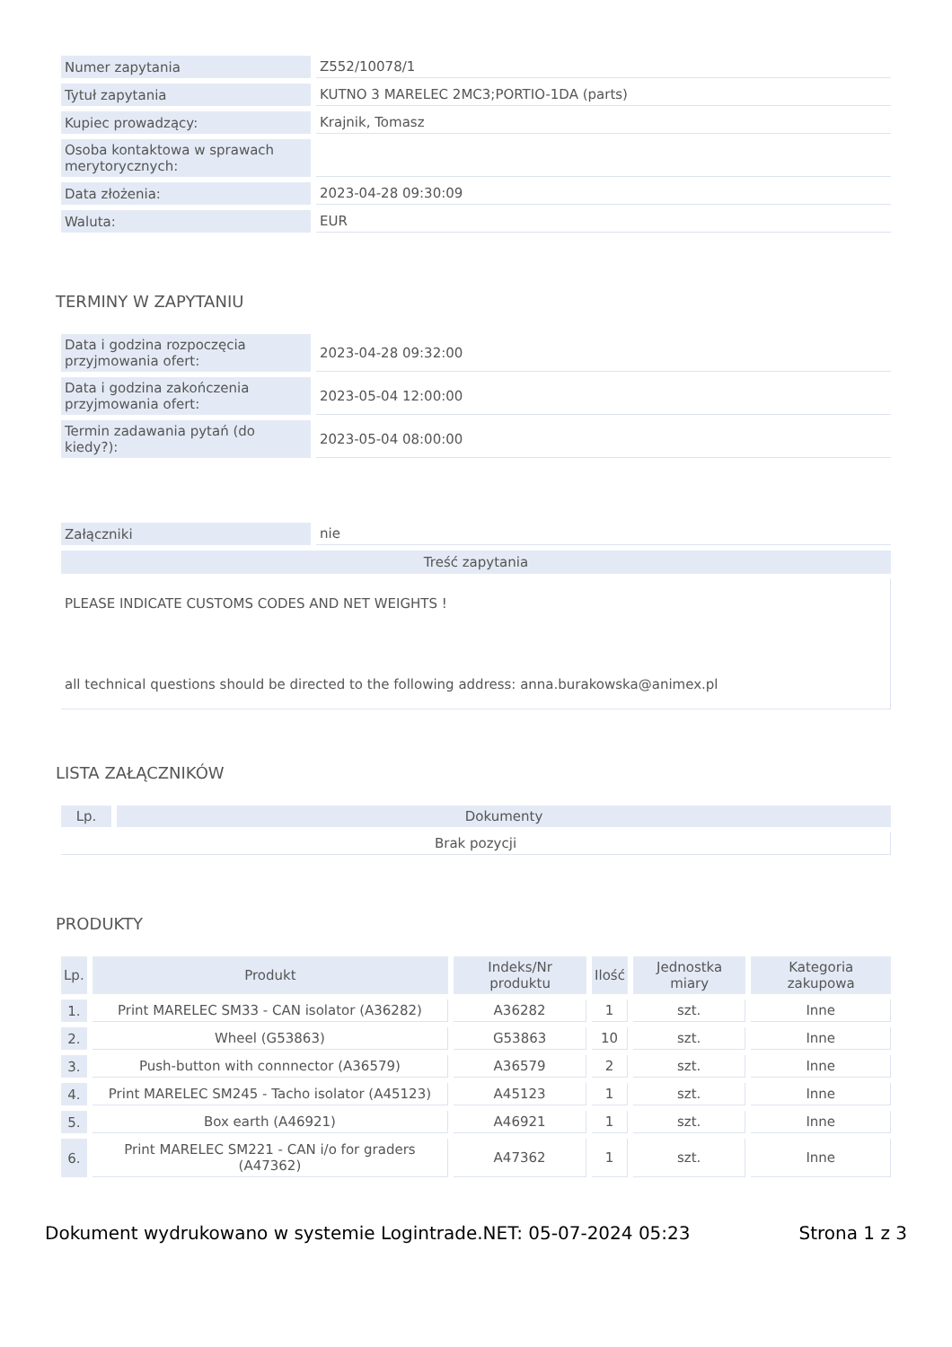| Numer zapytania | Z552/10078/1 |
| Tytuł zapytania | KUTNO 3 MARELEC 2MC3;PORTIO-1DA (parts) |
| Kupiec prowadzący: | Krajnik, Tomasz |
| Osoba kontaktowa w sprawach merytorycznych: | |
| Data złożenia: | 2023-04-28 09:30:09 |
| Waluta: | EUR |
TERMINY W ZAPYTANIU
| Data i godzina rozpoczęcia przyjmowania ofert: | 2023-04-28 09:32:00 |
| Data i godzina zakończenia przyjmowania ofert: | 2023-05-04 12:00:00 |
| Termin zadawania pytań (do kiedy?): | 2023-05-04 08:00:00 |
| Załączniki | nie |
| Treść zapytania | |
PLEASE INDICATE CUSTOMS CODES AND NET WEIGHTS !
all technical questions should be directed to the following address: anna.burakowska@animex.pl
LISTA ZAŁĄCZNIKÓW
| Lp. | Dokumenty |
| --- | --- |
| Brak pozycji | |
PRODUKTY
| Lp. | Produkt | Indeks/Nr produktu | Ilość | Jednostka miary | Kategoria zakupowa |
| --- | --- | --- | --- | --- | --- |
| 1. | Print MARELEC SM33 - CAN isolator (A36282) | A36282 | 1 | szt. | Inne |
| 2. | Wheel (G53863) | G53863 | 10 | szt. | Inne |
| 3. | Push-button with connnector (A36579) | A36579 | 2 | szt. | Inne |
| 4. | Print MARELEC SM245 - Tacho isolator (A45123) | A45123 | 1 | szt. | Inne |
| 5. | Box earth (A46921) | A46921 | 1 | szt. | Inne |
| 6. | Print MARELEC SM221 - CAN i/o for graders (A47362) | A47362 | 1 | szt. | Inne |
Dokument wydrukowano w systemie Logintrade.NET: 05-07-2024 05:23 Strona 1 z 3